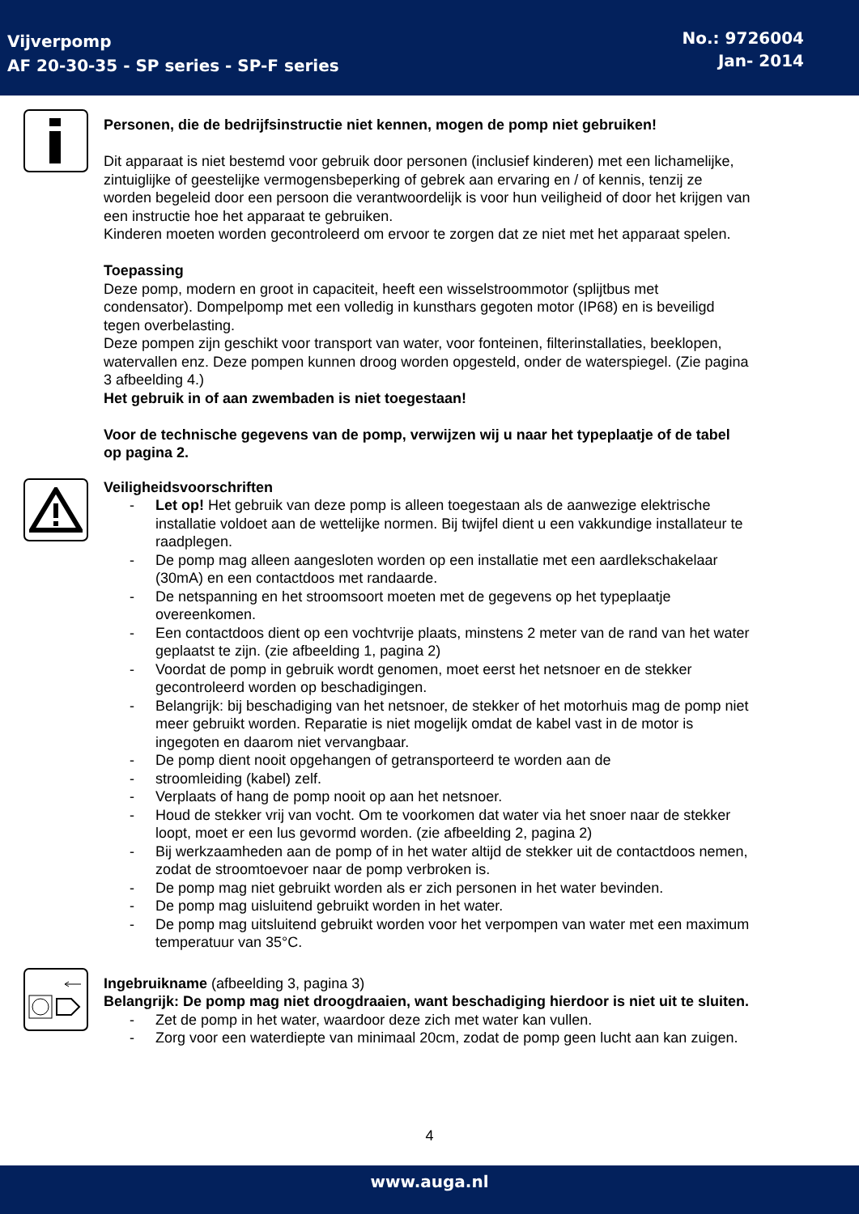Vijverpomp
AF 20-30-35 - SP series - SP-F series
No.: 9726004
Jan- 2014
Personen, die de bedrijfsinstructie niet kennen, mogen de pomp niet gebruiken!
Dit apparaat is niet bestemd voor gebruik door personen (inclusief kinderen) met een lichamelijke, zintuiglijke of geestelijke vermogensbeperking of gebrek aan ervaring en / of kennis, tenzij ze worden begeleid door een persoon die verantwoordelijk is voor hun veiligheid of door het krijgen van een instructie hoe het apparaat te gebruiken.
Kinderen moeten worden gecontroleerd om ervoor te zorgen dat ze niet met het apparaat spelen.
Toepassing
Deze pomp, modern en groot in capaciteit, heeft een wisselstroommotor (splijtbus met condensator). Dompelpomp met een volledig in kunsthars gegoten motor (IP68) en is beveiligd tegen overbelasting.
Deze pompen zijn geschikt voor transport van water, voor fonteinen, filterinstallaties, beeklopen, watervallen enz. Deze pompen kunnen droog worden opgesteld, onder de waterspiegel. (Zie pagina 3 afbeelding 4.)
Het gebruik in of aan zwembaden is niet toegestaan!
Voor de technische gegevens van de pomp, verwijzen wij u naar het typeplaatje of de tabel op pagina 2.
Veiligheidsvoorschriften
- Let op! Het gebruik van deze pomp is alleen toegestaan als de aanwezige elektrische installatie voldoet aan de wettelijke normen. Bij twijfel dient u een vakkundige installateur te raadplegen.
- De pomp mag alleen aangesloten worden op een installatie met een aardlekschakelaar (30mA) en een contactdoos met randaarde.
- De netspanning en het stroomsoort moeten met de gegevens op het typeplaatje overeenkomen.
- Een contactdoos dient op een vochtvrije plaats, minstens 2 meter van de rand van het water geplaatst te zijn. (zie afbeelding 1, pagina 2)
- Voordat de pomp in gebruik wordt genomen, moet eerst het netsnoer en de stekker gecontroleerd worden op beschadigingen.
- Belangrijk: bij beschadiging van het netsnoer, de stekker of het motorhuis mag de pomp niet meer gebruikt worden. Reparatie is niet mogelijk omdat de kabel vast in de motor is ingegoten en daarom niet vervangbaar.
- De pomp dient nooit opgehangen of getransporteerd te worden aan de
- stroomleiding (kabel) zelf.
- Verplaats of hang de pomp nooit op aan het netsnoer.
- Houd de stekker vrij van vocht. Om te voorkomen dat water via het snoer naar de stekker loopt, moet er een lus gevormd worden. (zie afbeelding 2, pagina 2)
- Bij werkzaamheden aan de pomp of in het water altijd de stekker uit de contactdoos nemen, zodat de stroomtoevoer naar de pomp verbroken is.
- De pomp mag niet gebruikt worden als er zich personen in het water bevinden.
- De pomp mag uisluitend gebruikt worden in het water.
- De pomp mag uitsluitend gebruikt worden voor het verpompen van water met een maximum temperatuur van 35°C.
Ingebruikname (afbeelding 3, pagina 3)
Belangrijk: De pomp mag niet droogdraaien, want beschadiging hierdoor is niet uit te sluiten.
- Zet de pomp in het water, waardoor deze zich met water kan vullen.
- Zorg voor een waterdiepte van minimaal 20cm, zodat de pomp geen lucht aan kan zuigen.
4
www.auga.nl